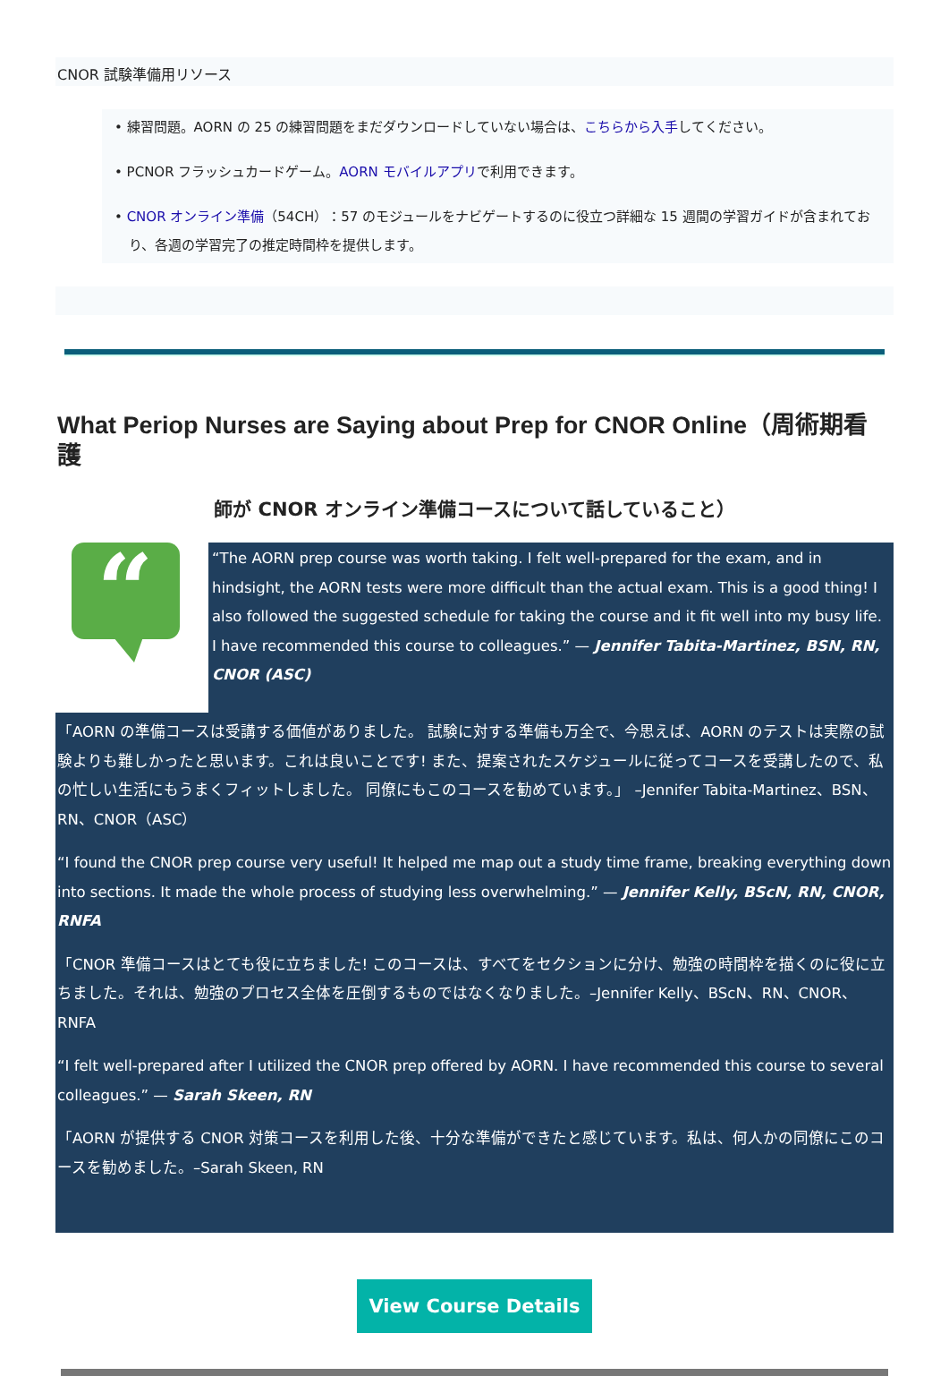CNOR 試験準備用リソース
• 練習問題。AORN の 25 の練習問題をまだダウンロードしていない場合は、こちらから入手してください。
• PCNOR フラッシュカードゲーム。AORN モバイルアプリで利用できます。
• CNOR オンライン準備（54CH）：57 のモジュールをナビゲートするのに役立つ詳細な 15 週間の学習ガイドが含まれており、各週の学習完了の推定時間枠を提供します。
What Periop Nurses are Saying about Prep for CNOR Online（周術期看護
師が CNOR オンライン準備コースについて話していること）
“
“The AORN prep course was worth taking. I felt well-prepared for the exam, and in hindsight, the AORN tests were more difficult than the actual exam. This is a good thing! I also followed the suggested schedule for taking the course and it fit well into my busy life. I have recommended this course to colleagues.” — Jennifer Tabita-Martinez, BSN, RN, CNOR (ASC)
「AORN の準備コースは受講する価値がありました。 試験に対する準備も万全で、今思えば、AORN のテストは実際の試験よりも難しかったと思います。これは良いことです! また、提案されたスケジュールに従ってコースを受講したので、私の忙しい生活にもうまくフィットしました。 同僚にもこのコースを勧めています。」 –Jennifer Tabita-Martinez、BSN、RN、CNOR（ASC）
“I found the CNOR prep course very useful! It helped me map out a study time frame, breaking everything down into sections. It made the whole process of studying less overwhelming.” — Jennifer Kelly, BScN, RN, CNOR, RNFA
「CNOR 準備コースはとても役に立ちました! このコースは、すべてをセクションに分け、勉強の時間枠を描くのに役に立ちました。それは、勉強のプロセス全体を圧倒するものではなくなりました。–Jennifer Kelly、BScN、RN、CNOR、RNFA
“I felt well-prepared after I utilized the CNOR prep offered by AORN. I have recommended this course to several colleagues.” — Sarah Skeen, RN
「AORN が提供する CNOR 対策コースを利用した後、十分な準備ができたと感じています。私は、何人かの同僚にこのコースを勧めました。–Sarah Skeen, RN
View Course Details